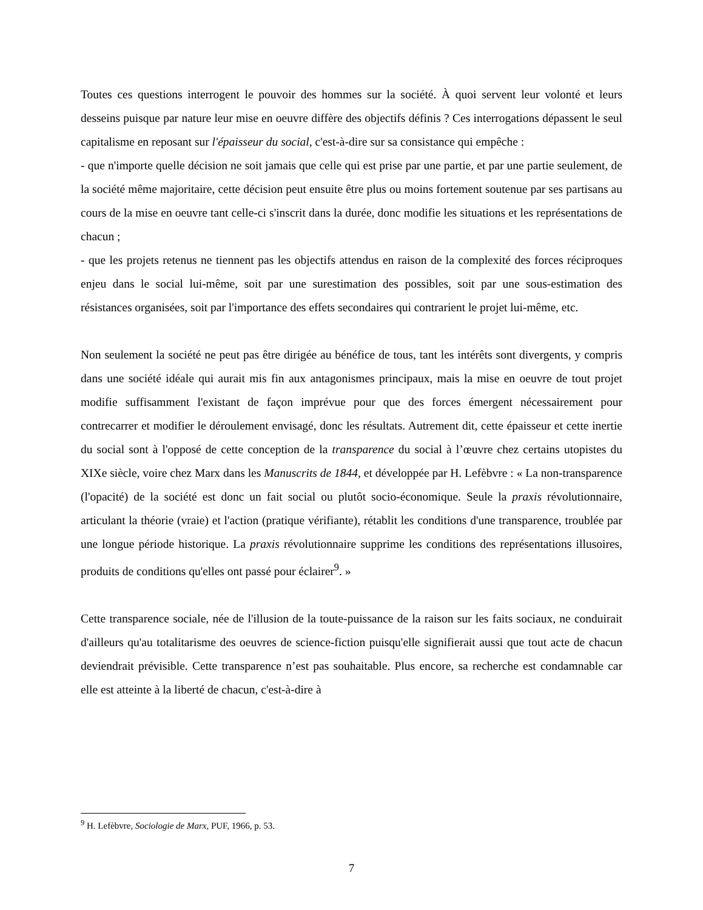Toutes ces questions interrogent le pouvoir des hommes sur la société. À quoi servent leur volonté et leurs desseins puisque par nature leur mise en oeuvre diffère des objectifs définis ? Ces interrogations dépassent le seul capitalisme en reposant sur l'épaisseur du social, c'est-à-dire sur sa consistance qui empêche :
- que n'importe quelle décision ne soit jamais que celle qui est prise par une partie, et par une partie seulement, de la société même majoritaire, cette décision peut ensuite être plus ou moins fortement soutenue par ses partisans au cours de la mise en oeuvre tant celle-ci s'inscrit dans la durée, donc modifie les situations et les représentations de chacun ;
- que les projets retenus ne tiennent pas les objectifs attendus en raison de la complexité des forces réciproques enjeu dans le social lui-même, soit par une surestimation des possibles, soit par une sous-estimation des résistances organisées, soit par l'importance des effets secondaires qui contrarient le projet lui-même, etc.
Non seulement la société ne peut pas être dirigée au bénéfice de tous, tant les intérêts sont divergents, y compris dans une société idéale qui aurait mis fin aux antagonismes principaux, mais la mise en oeuvre de tout projet modifie suffisamment l'existant de façon imprévue pour que des forces émergent nécessairement pour contrecarrer et modifier le déroulement envisagé, donc les résultats. Autrement dit, cette épaisseur et cette inertie du social sont à l'opposé de cette conception de la transparence du social à l’œuvre chez certains utopistes du XIXe siècle, voire chez Marx dans les Manuscrits de 1844, et développée par H. Lefèbvre : « La non-transparence (l'opacité) de la société est donc un fait social ou plutôt socio-économique. Seule la praxis révolutionnaire, articulant la théorie (vraie) et l'action (pratique vérifiante), rétablit les conditions d'une transparence, troublée par une longue période historique. La praxis révolutionnaire supprime les conditions des représentations illusoires, produits de conditions qu'elles ont passé pour éclairer<sup>9</sup>. »
Cette transparence sociale, née de l'illusion de la toute-puissance de la raison sur les faits sociaux, ne conduirait d'ailleurs qu'au totalitarisme des oeuvres de science-fiction puisqu'elle signifierait aussi que tout acte de chacun deviendrait prévisible. Cette transparence n’est pas souhaitable. Plus encore, sa recherche est condamnable car elle est atteinte à la liberté de chacun, c'est-à-dire à
<sup>9</sup> H. Lefèbvre, Sociologie de Marx, PUF, 1966, p. 53.
7